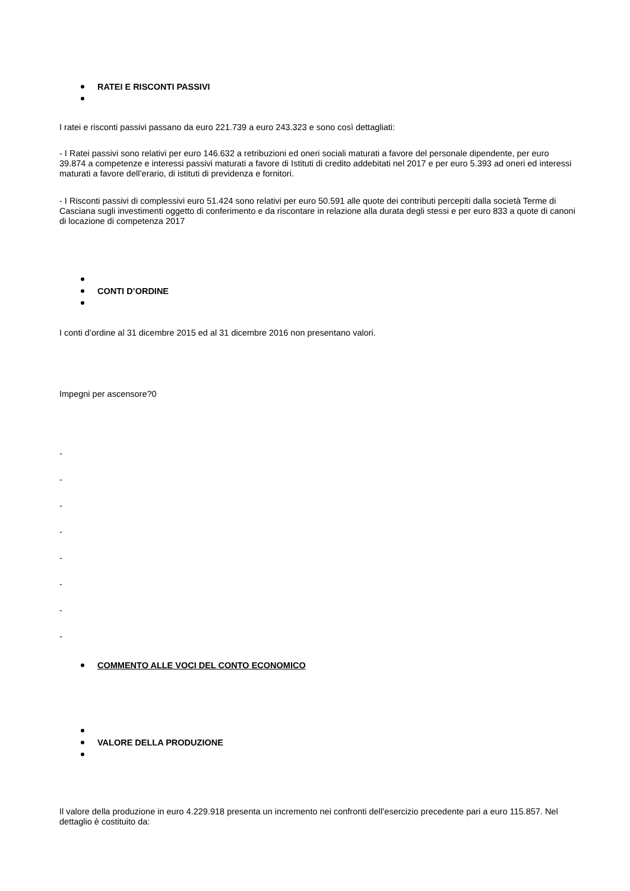RATEI E RISCONTI PASSIVI
I ratei e risconti passivi passano da euro 221.739 a euro 243.323 e sono così dettagliati:
- I Ratei passivi sono relativi per euro 146.632 a retribuzioni ed oneri sociali maturati a favore del personale dipendente, per euro 39.874 a competenze e interessi passivi maturati a favore di Istituti di credito addebitati nel 2017 e per euro 5.393 ad oneri ed interessi maturati a favore dell’erario, di istituti di previdenza e fornitori.
- I Risconti passivi di complessivi euro 51.424 sono relativi per euro 50.591 alle quote dei contributi percepiti dalla società Terme di Casciana sugli investimenti oggetto di conferimento e da riscontare in relazione alla durata degli stessi e per euro 833 a quote di canoni di locazione di competenza 2017
CONTI D’ORDINE
I conti d’ordine al 31 dicembre 2015 ed al 31 dicembre 2016 non presentano valori.
Impegni per ascensore?0
-
-
-
-
-
-
-
-
COMMENTO ALLE VOCI DEL CONTO ECONOMICO
VALORE DELLA PRODUZIONE
Il valore della produzione in euro 4.229.918 presenta un incremento nei confronti dell’esercizio precedente pari a euro 115.857. Nel dettaglio è costituito da: